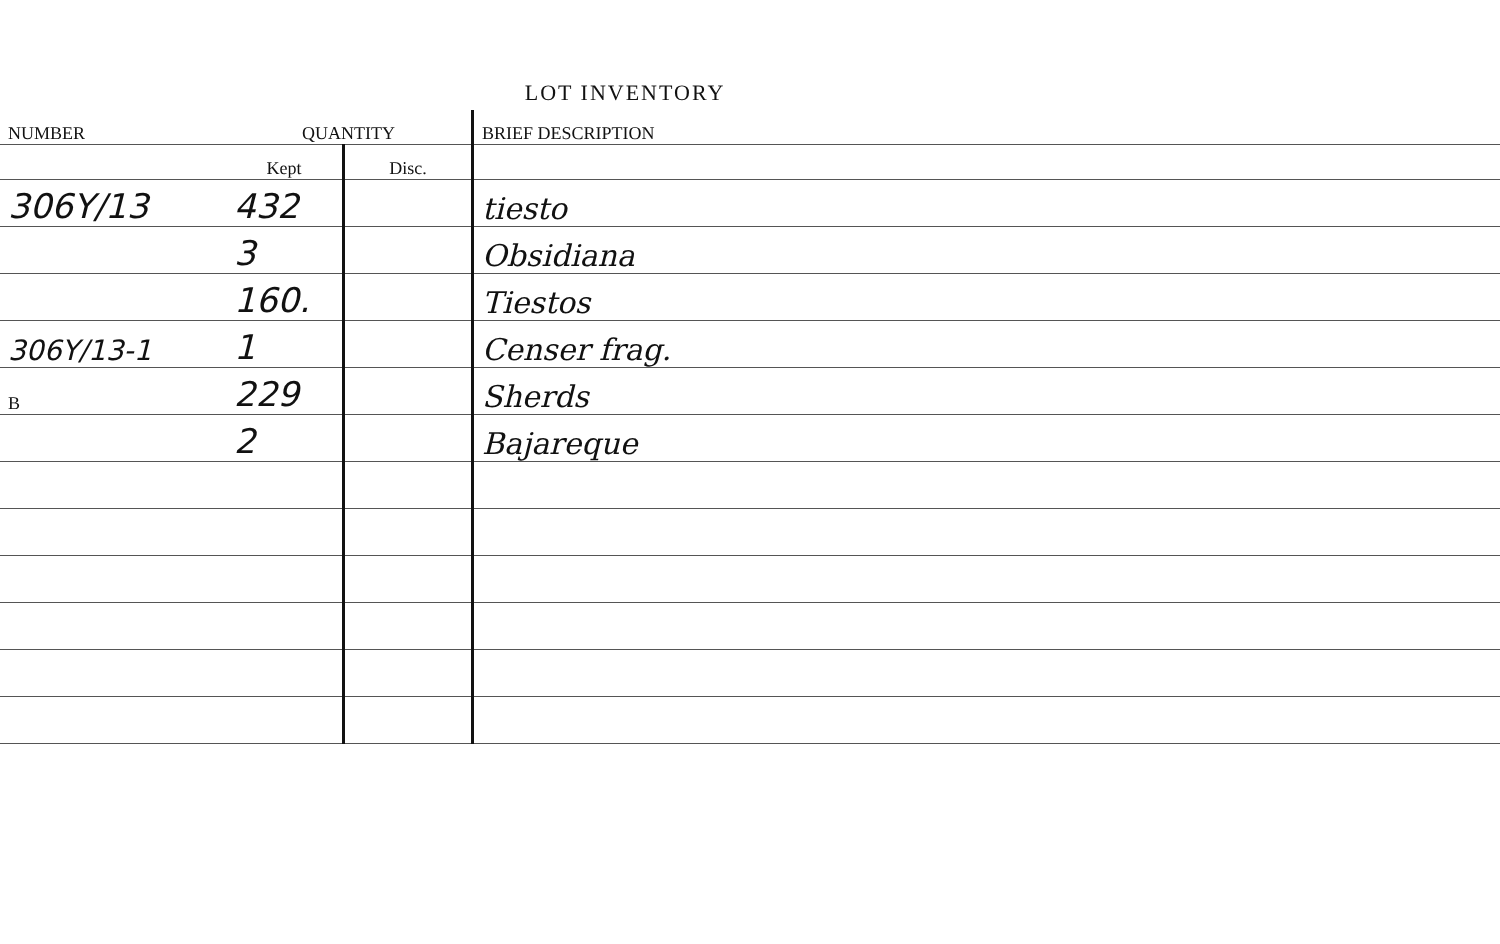LOT INVENTORY
| NUMBER | QUANTITY | | BRIEF DESCRIPTION |
| --- | --- | --- | --- |
| | Kept | Disc. | |
| 306Y/13 | 432 | | tiesto |
| | 3 | | Obsidiana |
| | 160. | | Tiestos |
| 306Y/13-1 | 1 | | Censer frag. |
| B | 229 | | Sherds |
| | 2 | | Bajareque |